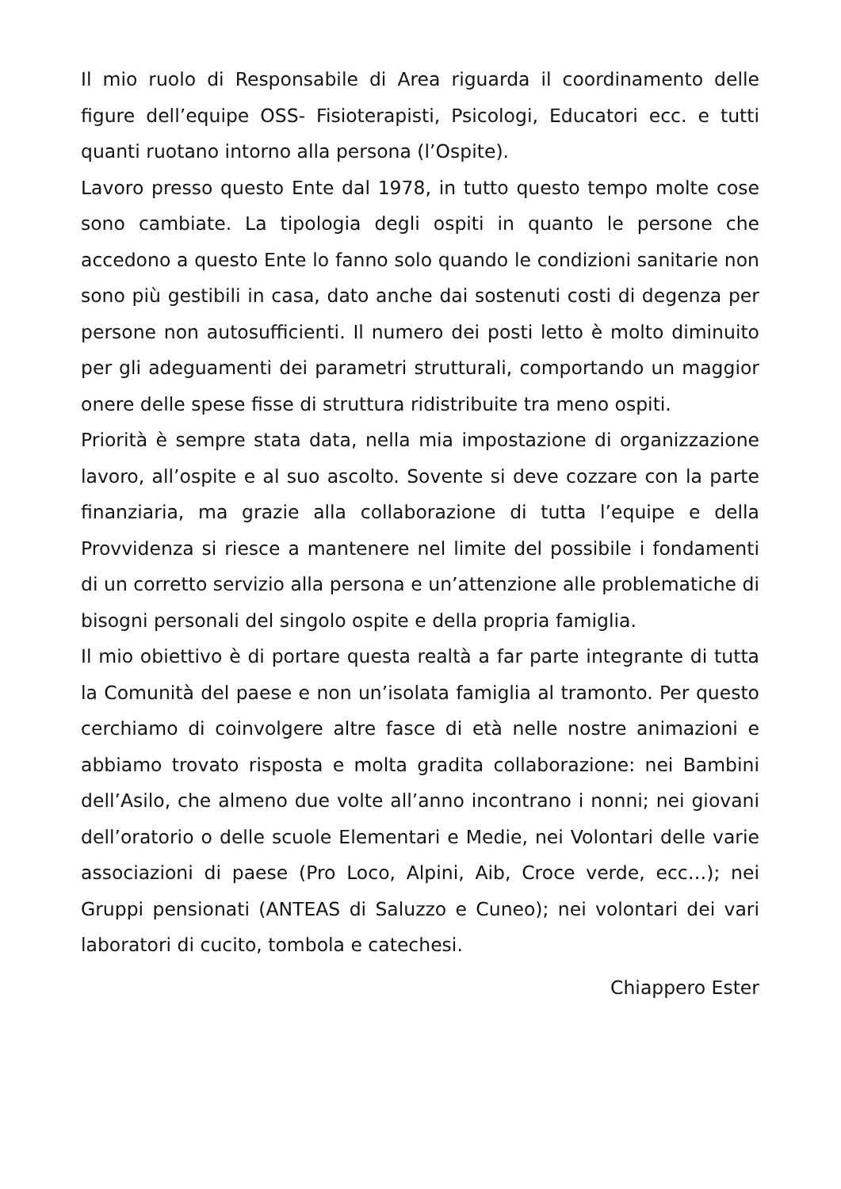Il mio ruolo di Responsabile di Area riguarda il coordinamento delle figure dell’equipe OSS- Fisioterapisti, Psicologi, Educatori ecc. e tutti quanti ruotano intorno alla persona (l’Ospite).
Lavoro presso questo Ente dal 1978, in tutto questo tempo molte cose sono cambiate. La tipologia degli ospiti in quanto le persone che accedono a questo Ente lo fanno solo quando le condizioni sanitarie non sono più gestibili in casa, dato anche dai sostenuti costi di degenza per persone non autosufficienti. Il numero dei posti letto è molto diminuito per gli adeguamenti dei parametri strutturali, comportando un maggior onere delle spese fisse di struttura ridistribuite tra meno ospiti.
Priorità è sempre stata data, nella mia impostazione di organizzazione lavoro, all’ospite e al suo ascolto. Sovente si deve cozzare con la parte finanziaria, ma grazie alla collaborazione di tutta l’equipe e della Provvidenza si riesce a mantenere nel limite del possibile i fondamenti di un corretto servizio alla persona e un’attenzione alle problematiche di bisogni personali del singolo ospite e della propria famiglia.
Il mio obiettivo è di portare questa realtà a far parte integrante di tutta la Comunità del paese e non un’isolata famiglia al tramonto. Per questo cerchiamo di coinvolgere altre fasce di età nelle nostre animazioni e abbiamo trovato risposta e molta gradita collaborazione: nei Bambini dell’Asilo, che almeno due volte all’anno incontrano i nonni; nei giovani dell’oratorio o delle scuole Elementari e Medie, nei Volontari delle varie associazioni di paese (Pro Loco, Alpini, Aib, Croce verde, ecc…); nei Gruppi pensionati (ANTEAS di Saluzzo e Cuneo); nei volontari dei vari laboratori di cucito, tombola e catechesi.
Chiappero Ester